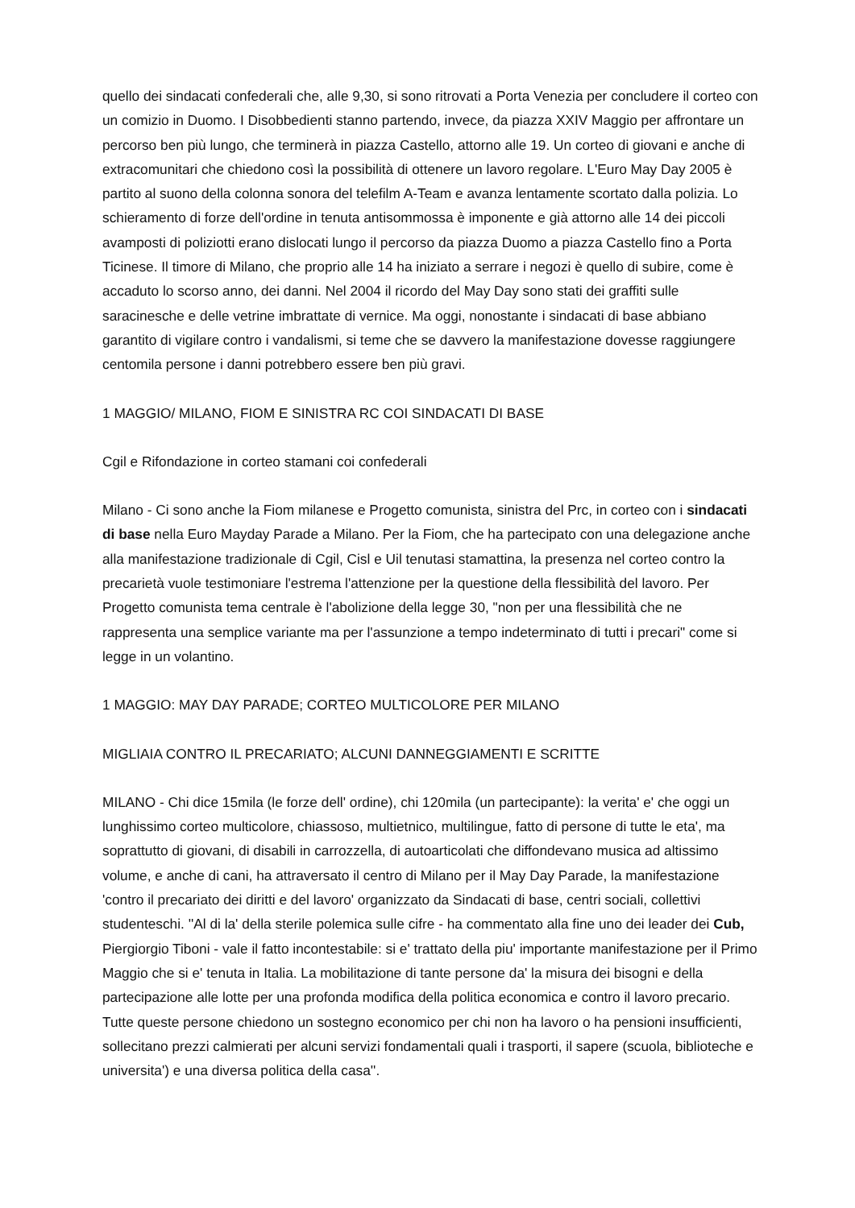quello dei sindacati confederali che, alle 9,30, si sono ritrovati a Porta Venezia per concludere il corteo con un comizio in Duomo. I Disobbedienti stanno partendo, invece, da piazza XXIV Maggio per affrontare un percorso ben più lungo, che terminerà in piazza Castello, attorno alle 19. Un corteo di giovani e anche di extracomunitari che chiedono così la possibilità di ottenere un lavoro regolare. L'Euro May Day 2005 è partito al suono della colonna sonora del telefilm A-Team e avanza lentamente scortato dalla polizia. Lo schieramento di forze dell'ordine in tenuta antisommossa è imponente e già attorno alle 14 dei piccoli avamposti di poliziotti erano dislocati lungo il percorso da piazza Duomo a piazza Castello fino a Porta Ticinese. Il timore di Milano, che proprio alle 14 ha iniziato a serrare i negozi è quello di subire, come è accaduto lo scorso anno, dei danni. Nel 2004 il ricordo del May Day sono stati dei graffiti sulle saracinesche e delle vetrine imbrattate di vernice. Ma oggi, nonostante i sindacati di base abbiano garantito di vigilare contro i vandalismi, si teme che se davvero la manifestazione dovesse raggiungere centomila persone i danni potrebbero essere ben più gravi.
1 MAGGIO/ MILANO, FIOM E SINISTRA RC COI SINDACATI DI BASE
Cgil e Rifondazione in corteo stamani coi confederali
Milano - Ci sono anche la Fiom milanese e Progetto comunista, sinistra del Prc, in corteo con i sindacati di base nella Euro Mayday Parade a Milano. Per la Fiom, che ha partecipato con una delegazione anche alla manifestazione tradizionale di Cgil, Cisl e Uil tenutasi stamattina, la presenza nel corteo contro la precarietà vuole testimoniare l'estrema l'attenzione per la questione della flessibilità del lavoro. Per Progetto comunista tema centrale è l'abolizione della legge 30, "non per una flessibilità che ne rappresenta una semplice variante ma per l'assunzione a tempo indeterminato di tutti i precari" come si legge in un volantino.
1 MAGGIO: MAY DAY PARADE; CORTEO MULTICOLORE PER MILANO
MIGLIAIA CONTRO IL PRECARIATO; ALCUNI DANNEGGIAMENTI E SCRITTE
MILANO - Chi dice 15mila (le forze dell' ordine), chi 120mila (un partecipante): la verita' e' che oggi un lunghissimo corteo multicolore, chiassoso, multietnico, multilingue, fatto di persone di tutte le eta', ma soprattutto di giovani, di disabili in carrozzella, di autoarticolati che diffondevano musica ad altissimo volume, e anche di cani, ha attraversato il centro di Milano per il May Day Parade, la manifestazione 'contro il precariato dei diritti e del lavoro' organizzato da Sindacati di base, centri sociali, collettivi studenteschi. ''Al di la' della sterile polemica sulle cifre - ha commentato alla fine uno dei leader dei Cub, Piergiorgio Tiboni - vale il fatto incontestabile: si e' trattato della piu' importante manifestazione per il Primo Maggio che si e' tenuta in Italia. La mobilitazione di tante persone da' la misura dei bisogni e della partecipazione alle lotte per una profonda modifica della politica economica e contro il lavoro precario. Tutte queste persone chiedono un sostegno economico per chi non ha lavoro o ha pensioni insufficienti, sollecitano prezzi calmierati per alcuni servizi fondamentali quali i trasporti, il sapere (scuola, biblioteche e universita') e una diversa politica della casa''.